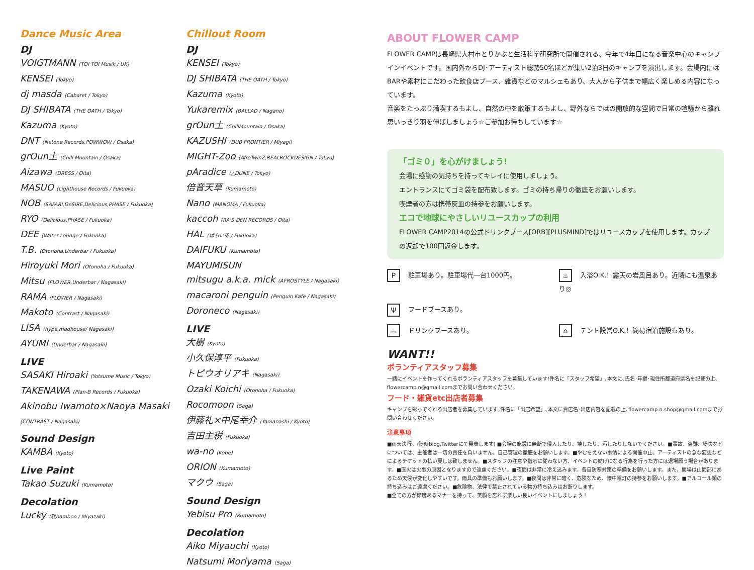Dance Music Area
DJ
VOIGTMANN (TOI TOI Musik / UK)
KENSEI (Tokyo)
dj masda (Cabaret / Tokyo)
DJ SHIBATA (THE OATH / Tokyo)
Kazuma (Kyoto)
DNT (Netone Records,POWWOW / Osaka)
grOun土 (Chill Mountain / Osaka)
Aizawa (DRESS / Oita)
MASUO (Lighthouse Records / Fukuoka)
NOB (SAFARI,DeSIRE,Delicious,PHASE / Fukuoka)
RYO (Delicious,PHASE / Fukuoka)
DEE (Water Lounge / Fukuoka)
T.B. (Otonoha,Underbar / Fukuoka)
Hiroyuki Mori (Otonoha / Fukuoka)
Mitsu (FLOWER,Underbar / Nagasaki)
RAMA (FLOWER / Nagasaki)
Makoto (Contrast / Nagasaki)
LISA (hype,madhouse/ Nagasaki)
AYUMI (Underbar / Nagasaki)
LIVE
SASAKI Hiroaki (Yotsume Music / Tokyo)
TAKENAWA (Plan-B Records / Fukuoka)
Akinobu Iwamoto×Naoya Masaki
(CONTRAST / Nagasaki)
Sound Design
KAMBA (Kyoto)
Live Paint
Takao Suzuki (Kumamoto)
Decolation
Lucky (駄bamboo / Miyazaki)
Chillout Room
DJ
KENSEI (Tokyo)
DJ SHIBATA (THE OATH / Tokyo)
Kazuma (Kyoto)
Yukaremix (BALLAD / Nagano)
grOun土 (ChillMountain / Osaka)
KAZUSHI (DUB FRONTIER / Miyagi)
MIGHT-Zoo (AfroTwinZ,REALROCKDESIGN / Tokyo)
pAradice (△DUNE / Tokyo)
倍音天草 (Kumamoto)
Nano (MANOMA / Fukuoka)
kaccoh (RA'S DEN RECORDS / Oita)
HAL (ぱらいそ / Fukuoka)
DAIFUKU (Kumamoto)
MAYUMISUN
mitsugu a.k.a. mick (AFROSTYLE / Nagasaki)
macaroni penguin (Penguin Kafe / Nagasaki)
Doroneco (Nagasaki)
LIVE
大樹 (Kyoto)
小久保淳平 (Fukuoka)
トピウオリアキ (Nagasaki)
Ozaki Koichi (Otonoha / Fukuoka)
Rocomoon (Saga)
伊藤礼×中尾幸介 (Yamanashi / Kyoto)
吉田主税 (Fukuoka)
wa-no (Kobe)
ORION (Kumamoto)
マクウ (Saga)
Sound Design
Yebisu Pro (Kumamoto)
Decolation
Aiko Miyauchi (Kyoto)
Natsumi Moriyama (Saga)
ABOUT FLOWER CAMP
FLOWER CAMPは長崎県大村市とりかぶと生活科学研究所で開催される、今年で4年目になる音楽中心のキャンプインイベントです。国内外からDJ･アーティスト総勢50名ほどが集い2泊3日のキャンプを演出します。会場内にはBARや素材にこだわった飲食店ブース、雑貨などのマルシェもあり、大人から子供まで幅広く楽しめる内容になっています。
音楽をたっぷり満喫するもよし、自然の中を散策するもよし、野外ならではの開放的な空間で日常の喧騒から離れ思いっきり羽を伸ばしましょう☆ご参加お待ちしています☆
「ゴミ０」を心がけましょう!
会場に感謝の気持ちを持ってキレイに使用しましょう。
エントランスにてゴミ袋を配布致します。ゴミの持ち帰りの徹底をお願いします。
喫煙者の方は携帯灰皿の持参をお願いします。
エコで地球にやさしいリユースカップの利用
FLOWER CAMP2014の公式ドリンクブース[ORB][PLUSMIND]ではリユースカップを使用します。カップの返却で100円返金します。
P駐車場あり。駐車場代一台1000円。
♨ 入浴O.K.！露天の岩風呂あり。近隣にも温泉あり◎
Ψフードブースあり。
☕ ドリンクブースあり。
⌂ テント設営O.K.！簡易宿泊施設もあり。
WANT!!
ボランティアスタッフ募集
一緒にイベントを作ってくれるボランティアスタッフを募集しています!件名に「スタッフ希望」､本文に､氏名･年齢･現住所都道府県名を記載の上､flowercamp.n@gmail.comまでお問い合わせください。
フード・雑貨etc出店者募集
キャンプを彩ってくれる出店者を募集しています｡件名に「出店希望」､本文に貴店名･出店内容を記載の上､flowercamp.n.shop@gmail.comまでお問い合わせください。
注意事項
■雨天決行。(随時blog,Twitterにて発表します) ■会場の施設に無断で侵入したり、壊したり、汚したりしないでください。■事故、盗難、紛失などについては、主催者は一切の責任を負いません。自己管理の徹底をお願いします。■やむをえない事情による開催中止、アーティストの急な変更などによるチケットの払い戻しは致しません。■スタッフの注意や指示に従わない方、イベントの妨げになる行為を行った方には退場願う場合があります。■直火は火事の原因となりますので遠慮ください。■夜間は非常に冷え込みます。各自防寒対策の準備をお願いします。また、開場は山間部にあるため天候が変化しやすいです。雨具の準備もお願いします。■夜間は非常に暗く、危険なため、懐中電灯の持参をお願いします。■アルコール類の持ち込みはご遠慮ください。■危険物、法律で禁止されている物の持ち込みはお断りします。
■全ての方が節度あるマナーを持って、笑顔を忘れず楽しい良いイベントにしましょう！